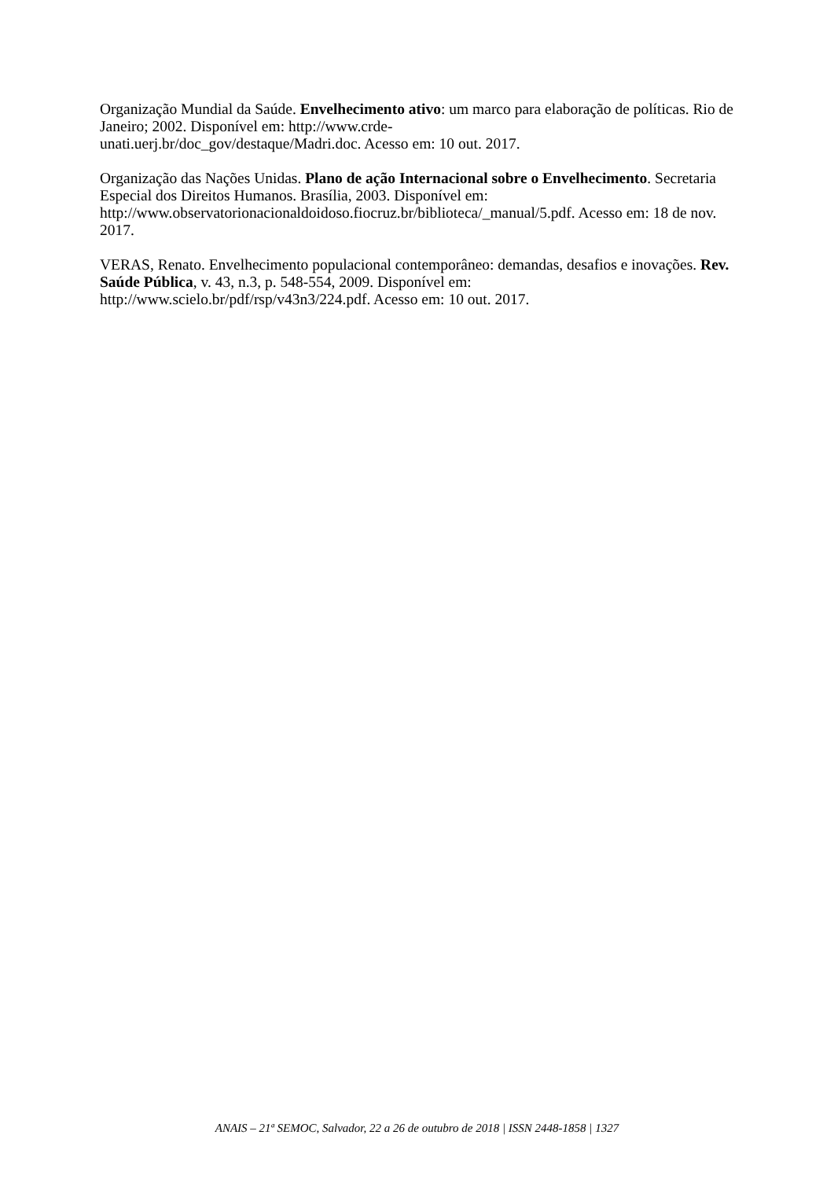Organização Mundial da Saúde. Envelhecimento ativo: um marco para elaboração de políticas. Rio de Janeiro; 2002. Disponível em: http://www.crde-
unati.uerj.br/doc_gov/destaque/Madri.doc. Acesso em: 10 out. 2017.
Organização das Nações Unidas. Plano de ação Internacional sobre o Envelhecimento. Secretaria Especial dos Direitos Humanos. Brasília, 2003. Disponível em: http://www.observatorionacionaldoidoso.fiocruz.br/biblioteca/_manual/5.pdf. Acesso em: 18 de nov. 2017.
VERAS, Renato. Envelhecimento populacional contemporâneo: demandas, desafios e inovações. Rev. Saúde Pública, v. 43, n.3, p. 548-554, 2009. Disponível em: http://www.scielo.br/pdf/rsp/v43n3/224.pdf. Acesso em: 10 out. 2017.
ANAIS – 21ª SEMOC, Salvador, 22 a 26 de outubro de 2018 | ISSN 2448-1858 | 1327